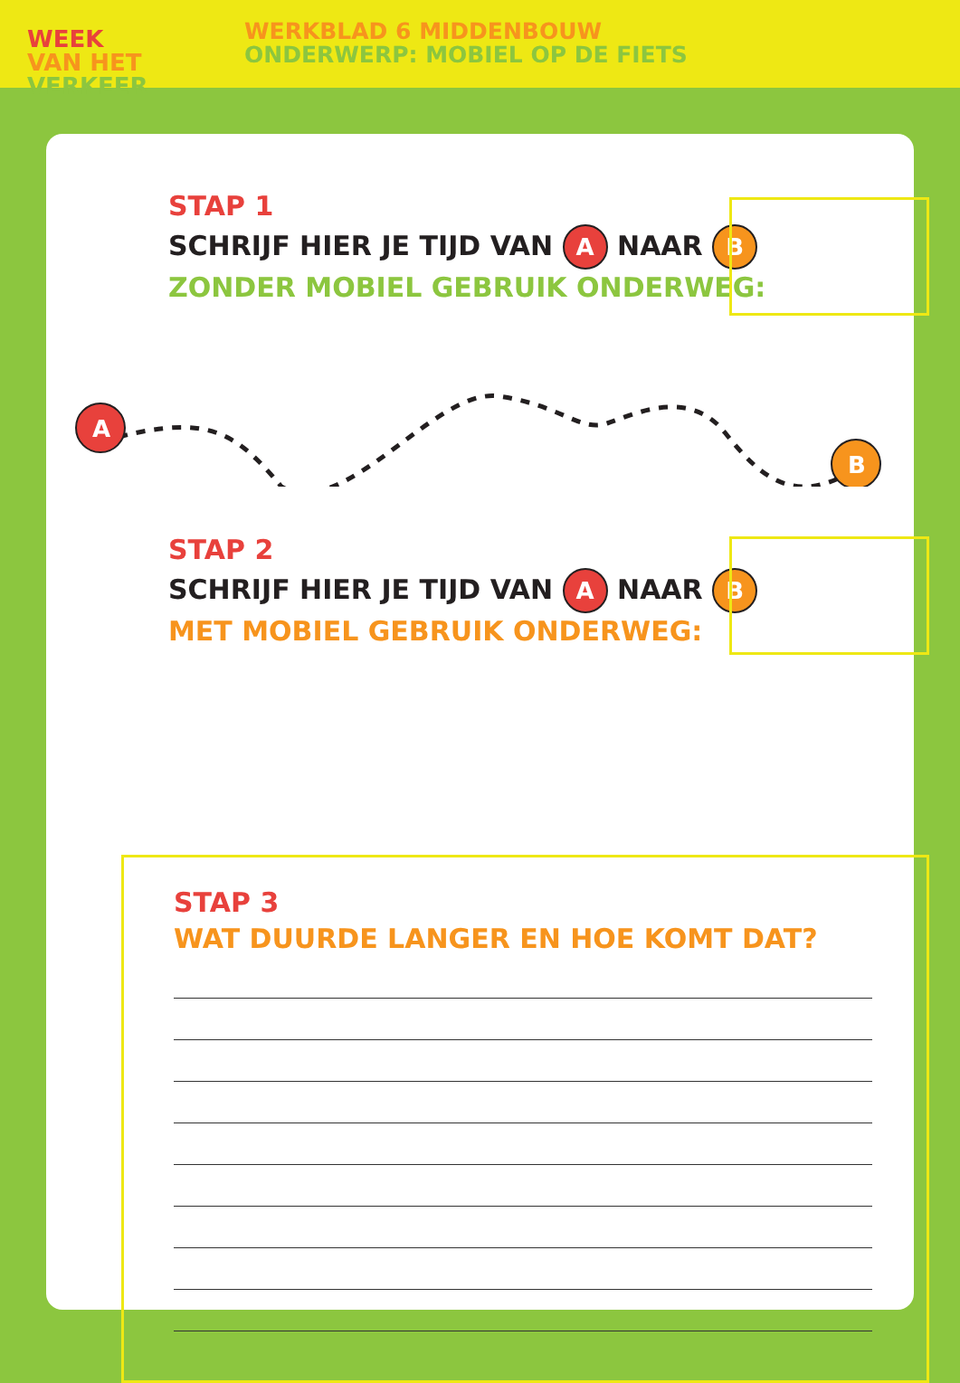WEEK
VAN HET
VERKEER
WERKBLAD 6 MIDDENBOUW
ONDERWERP: MOBIEL OP DE FIETS
STAP 1
SCHRIJF HIER JE TIJD VAN A NAAR B
ZONDER MOBIEL GEBRUIK ONDERWEG:
A
B
STAP 2
SCHRIJF HIER JE TIJD VAN A NAAR B
MET MOBIEL GEBRUIK ONDERWEG:
STAP 3
WAT DUURDE LANGER EN HOE KOMT DAT?